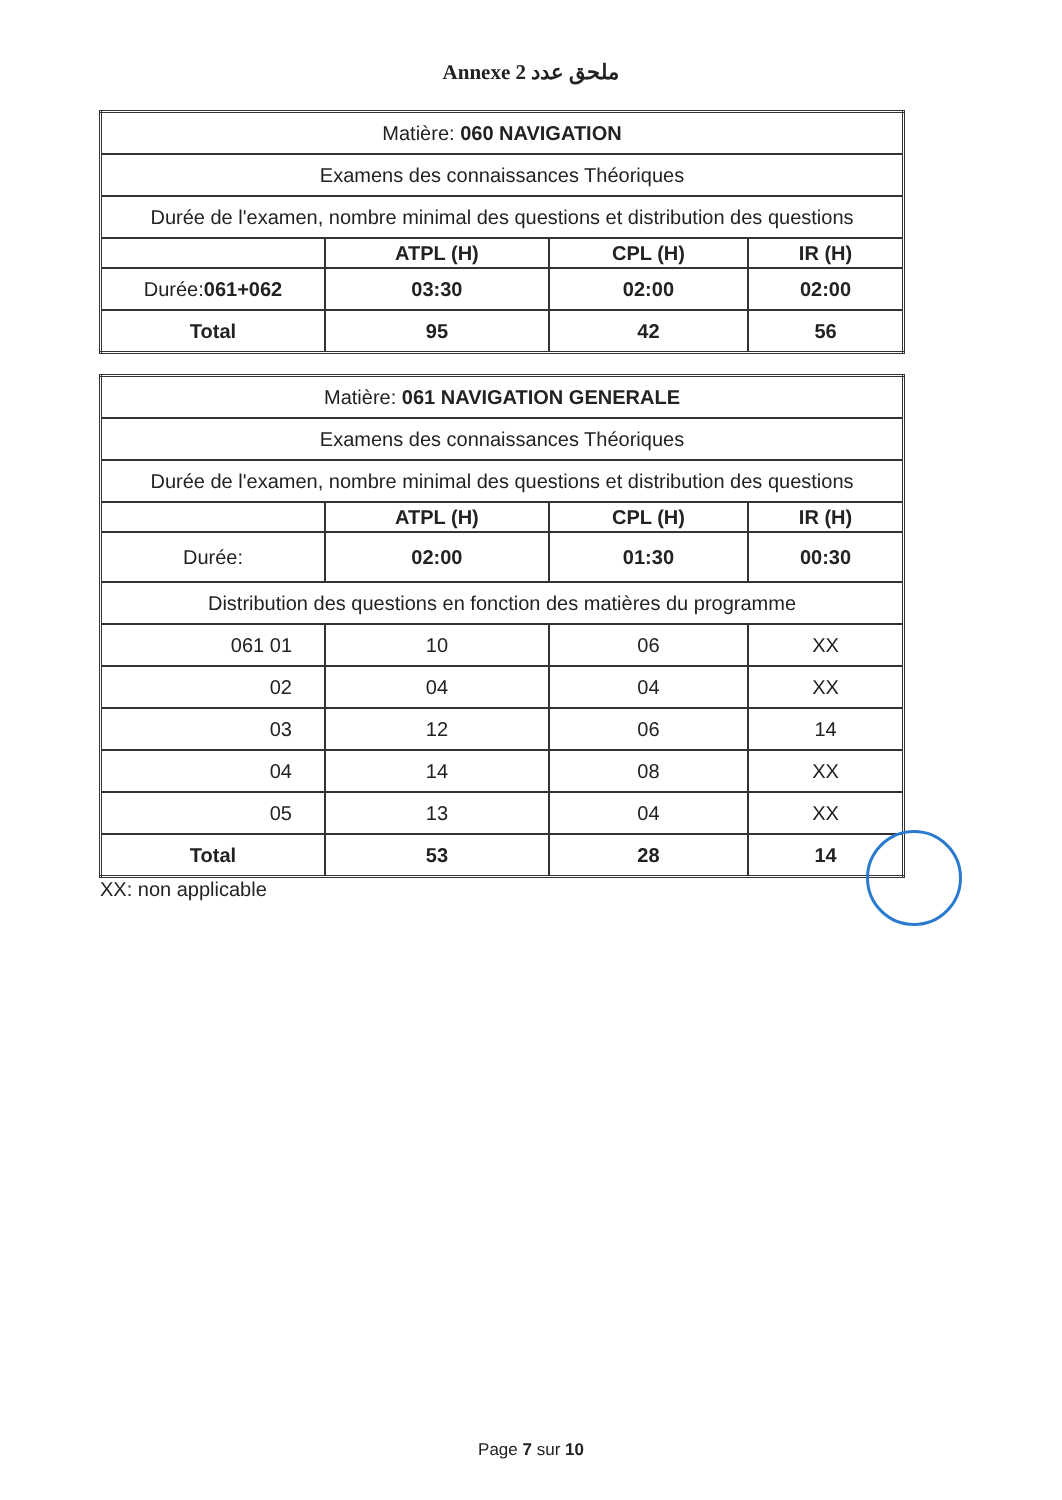Annexe 2 ملحق عدد
| Matière: 060 NAVIGATION | | | |
| Examens des connaissances Théoriques | | | |
| Durée de l'examen, nombre minimal des questions et distribution des questions | | | |
| | ATPL (H) | CPL (H) | IR (H) |
| Durée: 061+062 | 03:30 | 02:00 | 02:00 |
| Total | 95 | 42 | 56 |
| Matière: 061 NAVIGATION GENERALE | | | |
| Examens des connaissances Théoriques | | | |
| Durée de l'examen, nombre minimal des questions et distribution des questions | | | |
| | ATPL (H) | CPL (H) | IR (H) |
| Durée: | 02:00 | 01:30 | 00:30 |
| Distribution des questions en fonction des matières du programme | | | |
| 061 01 | 10 | 06 | XX |
| 02 | 04 | 04 | XX |
| 03 | 12 | 06 | 14 |
| 04 | 14 | 08 | XX |
| 05 | 13 | 04 | XX |
| Total | 53 | 28 | 14 |
XX: non applicable
Page 7 sur 10